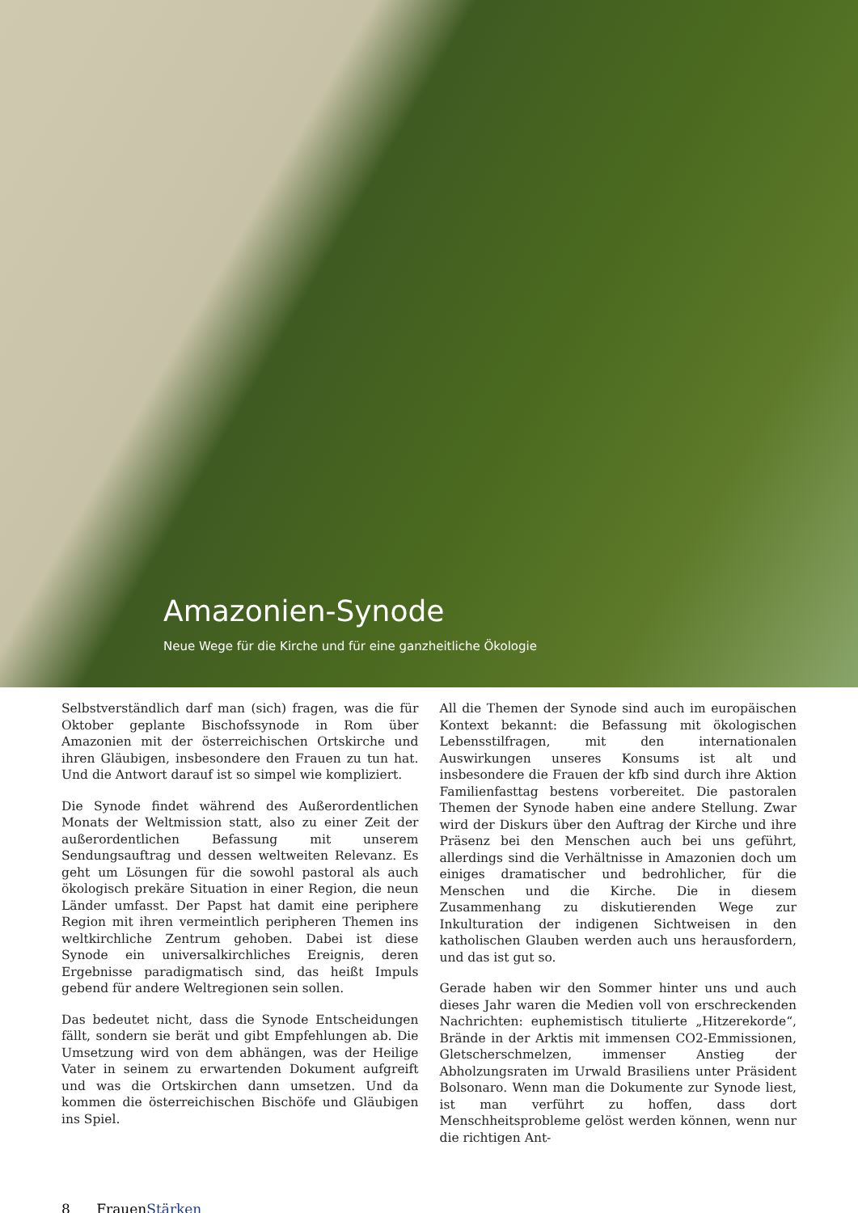Amazonien-Synode
Neue Wege für die Kirche und für eine ganzheitliche Ökologie
Selbstverständlich darf man (sich) fragen, was die für Oktober geplante Bischofssynode in Rom über Amazonien mit der österreichischen Ortskirche und ihren Gläubigen, insbesondere den Frauen zu tun hat. Und die Antwort darauf ist so simpel wie kompliziert.
Die Synode findet während des Außerordentlichen Monats der Weltmission statt, also zu einer Zeit der außerordentlichen Befassung mit unserem Sendungsauftrag und dessen weltweiten Relevanz. Es geht um Lösungen für die sowohl pastoral als auch ökologisch prekäre Situation in einer Region, die neun Länder umfasst. Der Papst hat damit eine periphere Region mit ihren vermeintlich peripheren Themen ins weltkirchliche Zentrum gehoben. Dabei ist diese Synode ein universalkirchliches Ereignis, deren Ergebnisse paradigmatisch sind, das heißt Impuls gebend für andere Weltregionen sein sollen.
Das bedeutet nicht, dass die Synode Entscheidungen fällt, sondern sie berät und gibt Empfehlungen ab. Die Umsetzung wird von dem abhängen, was der Heilige Vater in seinem zu erwartenden Dokument aufgreift und was die Ortskirchen dann umsetzen. Und da kommen die österreichischen Bischöfe und Gläubigen ins Spiel.
All die Themen der Synode sind auch im europäischen Kontext bekannt: die Befassung mit ökologischen Lebensstilfragen, mit den internationalen Auswirkungen unseres Konsums ist alt und insbesondere die Frauen der kfb sind durch ihre Aktion Familienfasttag bestens vorbereitet. Die pastoralen Themen der Synode haben eine andere Stellung. Zwar wird der Diskurs über den Auftrag der Kirche und ihre Präsenz bei den Menschen auch bei uns geführt, allerdings sind die Verhältnisse in Amazonien doch um einiges dramatischer und bedrohlicher, für die Menschen und die Kirche. Die in diesem Zusammenhang zu diskutierenden Wege zur Inkulturation der indigenen Sichtweisen in den katholischen Glauben werden auch uns herausfordern, und das ist gut so.
Gerade haben wir den Sommer hinter uns und auch dieses Jahr waren die Medien voll von erschreckenden Nachrichten: euphemistisch titulierte „Hitzerekorde“, Brände in der Arktis mit immensen CO2-Emmissionen, Gletscherschmelzen, immenser Anstieg der Abholzungsraten im Urwald Brasiliens unter Präsident Bolsonaro. Wenn man die Dokumente zur Synode liest, ist man verführt zu hoffen, dass dort Menschheitsprobleme gelöst werden können, wenn nur die richtigen Ant-
8 FrauenStärken